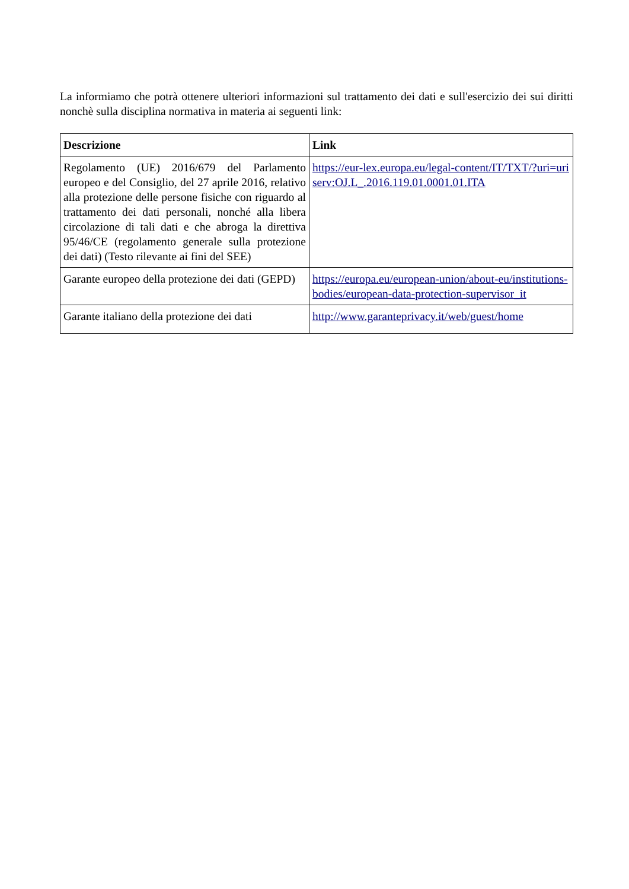La informiamo che potrà ottenere ulteriori informazioni sul trattamento dei dati e sull'esercizio dei sui diritti nonchè sulla disciplina normativa in materia ai seguenti link:
| Descrizione | Link |
| --- | --- |
| Regolamento (UE) 2016/679 del Parlamento europeo e del Consiglio, del 27 aprile 2016, relativo alla protezione delle persone fisiche con riguardo al trattamento dei dati personali, nonché alla libera circolazione di tali dati e che abroga la direttiva 95/46/CE (regolamento generale sulla protezione dei dati) (Testo rilevante ai fini del SEE) | https://eur-lex.europa.eu/legal-content/IT/TXT/?uri=uriserv:OJ.L_.2016.119.01.0001.01.ITA |
| Garante europeo della protezione dei dati (GEPD) | https://europa.eu/european-union/about-eu/institutions-bodies/european-data-protection-supervisor_it |
| Garante italiano della protezione dei dati | http://www.garanteprivacy.it/web/guest/home |